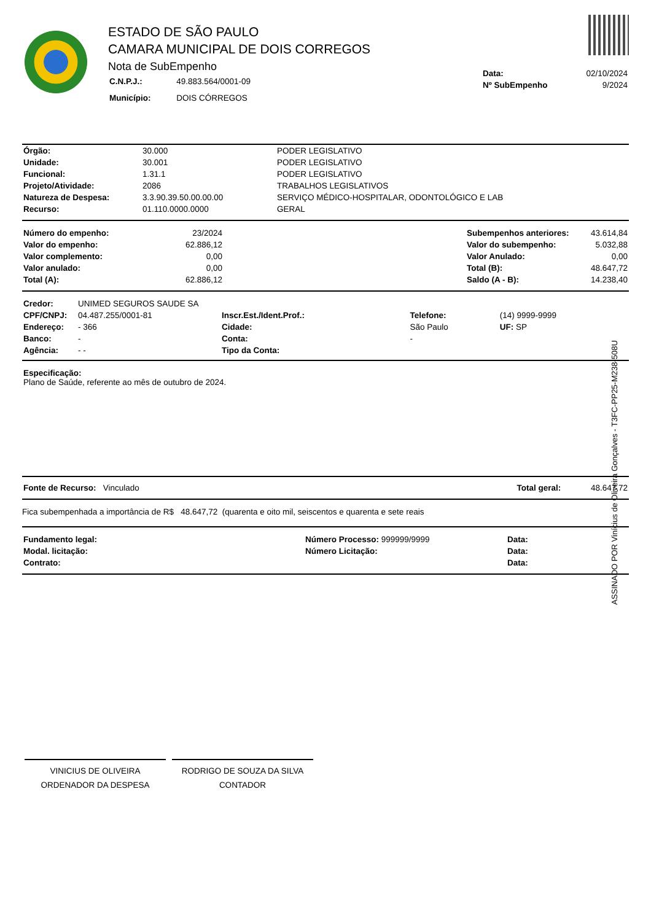ESTADO DE SÃO PAULO
CAMARA MUNICIPAL DE DOIS CORREGOS
Nota de SubEmpenho
| C.N.P.J.: | 49.883.564/0001-09 |
| Município: | DOIS CÓRREGOS |
| Data: | 02/10/2024 |
| Nº SubEmpenho | 9/2024 |
| Órgão: | 30.000 | PODER LEGISLATIVO |
| Unidade: | 30.001 | PODER LEGISLATIVO |
| Funcional: | 1.31.1 | PODER LEGISLATIVO |
| Projeto/Atividade: | 2086 | TRABALHOS LEGISLATIVOS |
| Natureza de Despesa: | 3.3.90.39.50.00.00.00 | SERVIÇO MÉDICO-HOSPITALAR, ODONTOLÓGICO E LAB |
| Recurso: | 01.110.0000.0000 | GERAL |
| Número do empenho: | 23/2024 | | Subempenhos anteriores: | 43.614,84 |
| Valor do empenho: | 62.886,12 | | Valor do subempenho: | 5.032,88 |
| Valor complemento: | 0,00 | | Valor Anulado: | 0,00 |
| Valor anulado: | 0,00 | | Total (B): | 48.647,72 |
| Total (A): | 62.886,12 | | Saldo (A - B): | 14.238,40 |
| Credor: | UNIMED SEGUROS SAUDE SA | | | | |
| CPF/CNPJ: | 04.487.255/0001-81 | Inscr.Est./Ident.Prof.: | | Telefone: | (14) 9999-9999 |
| Endereço: | - 366 | | Cidade: | São Paulo | UF: SP |
| Banco: | - | | Conta: | - | |
| Agência: | - - | | Tipo da Conta: | | |
Especificação:
Plano de Saúde, referente ao mês de outubro de 2024.
| Fonte de Recurso: Vinculado | Total geral: 48.647,72 |
Fica subempenhada a importância de R$ 48.647,72 (quarenta e oito mil, seiscentos e quarenta e sete reais
| Fundamento legal: | Número Processo: 999999/9999 | Data: |
| Modal. licitação: | Número Licitação: | Data: |
| Contrato: | | Data: |
VINICIUS DE OLIVEIRA
ORDENADOR DA DESPESA
RODRIGO DE SOUZA DA SILVA
CONTADOR
ASSINADO POR Vinícius de Oliveira Gonçalves - T3FC-PP25-M238-508U